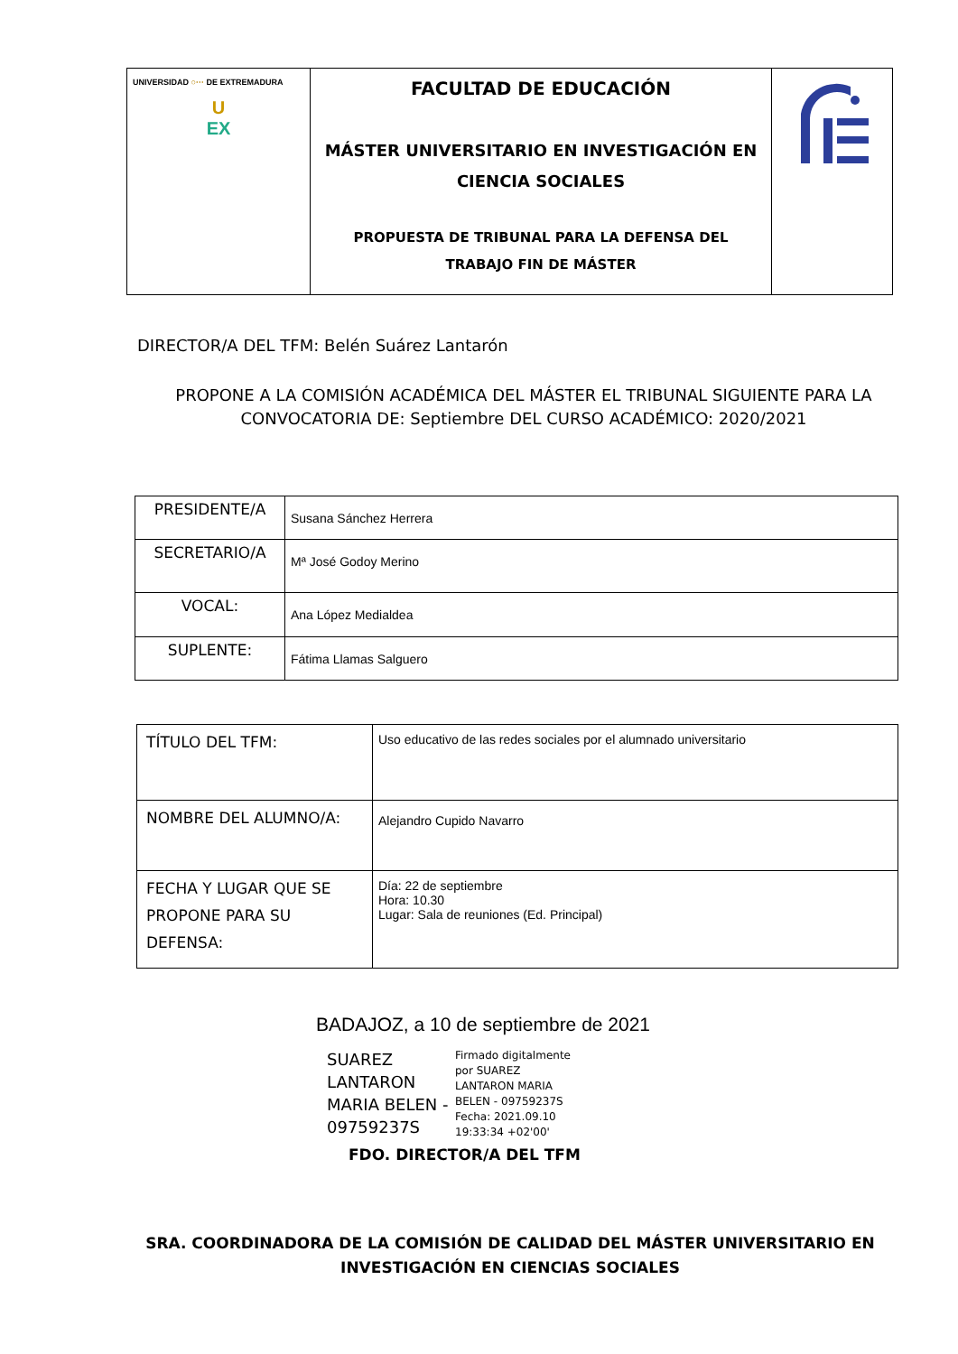| UNIVERSIDAD ○··· DE EXTREMADURA U EX | FACULTAD DE EDUCACIÓN MÁSTER UNIVERSITARIO EN INVESTIGACIÓN EN CIENCIA SOCIALES PROPUESTA DE TRIBUNAL PARA LA DEFENSA DEL TRABAJO FIN DE MÁSTER | |
DIRECTOR/A DEL TFM: Belén Suárez Lantarón
PROPONE A LA COMISIÓN ACADÉMICA DEL MÁSTER EL TRIBUNAL SIGUIENTE PARA LA CONVOCATORIA DE: Septiembre DEL CURSO ACADÉMICO: 2020/2021
| PRESIDENTE/A | Susana Sánchez Herrera |
| SECRETARIO/A | Mª José Godoy Merino |
| VOCAL: | Ana López Medialdea |
| SUPLENTE: | Fátima Llamas Salguero |
| TÍTULO DEL TFM: | Uso educativo de las redes sociales por el alumnado universitario |
| NOMBRE DEL ALUMNO/A: | Alejandro Cupido Navarro |
| FECHA Y LUGAR QUE SE PROPONE PARA SU DEFENSA: | Día: 22 de septiembre Hora: 10.30 Lugar: Sala de reuniones (Ed. Principal) |
BADAJOZ, a 10 de septiembre de 2021
SUAREZ LANTARON MARIA BELEN - 09759237S
Firmado digitalmente
por SUAREZ
LANTARON MARIA
BELEN - 09759237S
Fecha: 2021.09.10
19:33:34 +02'00'
FDO. DIRECTOR/A DEL TFM
SRA. COORDINADORA DE LA COMISIÓN DE CALIDAD DEL MÁSTER UNIVERSITARIO EN INVESTIGACIÓN EN CIENCIAS SOCIALES